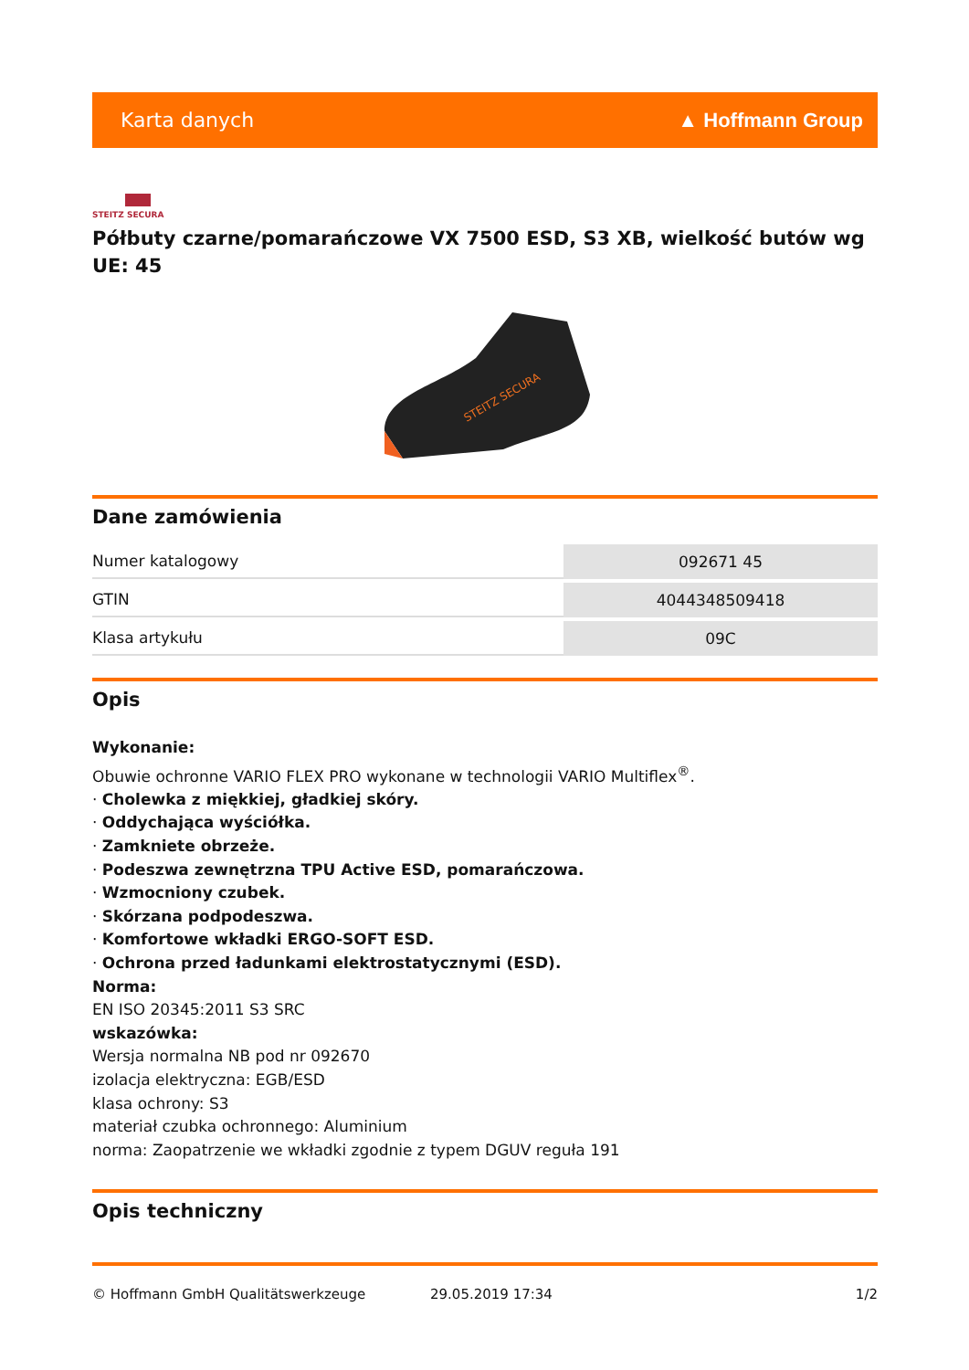Karta danych ▲ Hoffmann Group
STEITZ SECURA
Półbuty czarne/pomarańczowe VX 7500 ESD, S3 XB, wielkość butów wg UE: 45
STEITZ SECURA
Dane zamówienia
| Numer katalogowy | 092671 45 |
| GTIN | 4044348509418 |
| Klasa artykułu | 09C |
Opis
Wykonanie:
Obuwie ochronne VARIO FLEX PRO wykonane w technologii VARIO Multiflex<sup>®</sup>.
· Cholewka z miękkiej, gładkiej skóry.
· Oddychająca wyściółka.
· Zamkniete obrzeże.
· Podeszwa zewnętrzna TPU Active ESD, pomarańczowa.
· Wzmocniony czubek.
· Skórzana podpodeszwa.
· Komfortowe wkładki ERGO-SOFT ESD.
· Ochrona przed ładunkami elektrostatycznymi (ESD).
Norma:
EN ISO 20345:2011 S3 SRC
wskazówka:
Wersja normalna NB pod nr 092670
izolacja elektryczna: EGB/ESD
klasa ochrony: S3
materiał czubka ochronnego: Aluminium
norma: Zaopatrzenie we wkładki zgodnie z typem DGUV reguła 191
Opis techniczny
© Hoffmann GmbH Qualitätswerkzeuge 29.05.2019 17:34 1/2